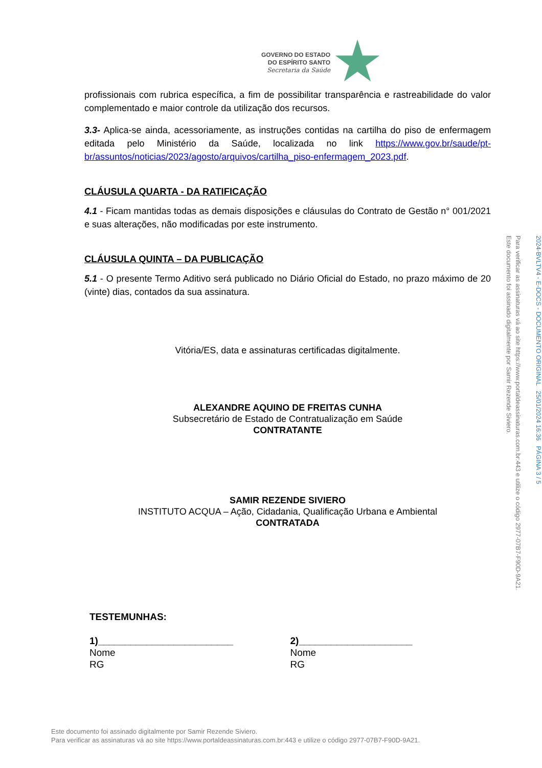GOVERNO DO ESTADO
DO ESPÍRITO SANTO
Secretaria da Saúde
profissionais com rubrica específica, a fim de possibilitar transparência e rastreabilidade do valor complementado e maior controle da utilização dos recursos.
3.3- Aplica-se ainda, acessoriamente, as instruções contidas na cartilha do piso de enfermagem editada pelo Ministério da Saúde, localizada no link https://www.gov.br/saude/pt-br/assuntos/noticias/2023/agosto/arquivos/cartilha_piso-enfermagem_2023.pdf.
CLÁUSULA QUARTA - DA RATIFICAÇÃO
4.1 - Ficam mantidas todas as demais disposições e cláusulas do Contrato de Gestão n° 001/2021 e suas alterações, não modificadas por este instrumento.
CLÁUSULA QUINTA – DA PUBLICAÇÃO
5.1 - O presente Termo Aditivo será publicado no Diário Oficial do Estado, no prazo máximo de 20 (vinte) dias, contados da sua assinatura.
Vitória/ES, data e assinaturas certificadas digitalmente.
ALEXANDRE AQUINO DE FREITAS CUNHA
Subsecretário de Estado de Contratualização em Saúde
CONTRATANTE
SAMIR REZENDE SIVIERO
INSTITUTO ACQUA – Ação, Cidadania, Qualificação Urbana e Ambiental
CONTRATADA
TESTEMUNHAS:
1)_________________________
Nome
RG
2)_____________________
Nome
RG
Este documento foi assinado digitalmente por Samir Rezende Siviero.
Para verificar as assinaturas vá ao site https://www.portaldeassinaturas.com.br:443 e utilize o código 2977-07B7-F90D-9A21.
2024-BVLTV4 - E-DOCS - DOCUMENTO ORIGINAL 25/01/2024 16:36 PÁGINA 3 / 5
Este documento foi assinado digitalmente por Samir Rezende Siviero.
Para verificar as assinaturas vá ao site https://www.portaldeassinaturas.com.br:443 e utilize o código 2977-07B7-F90D-9A21.